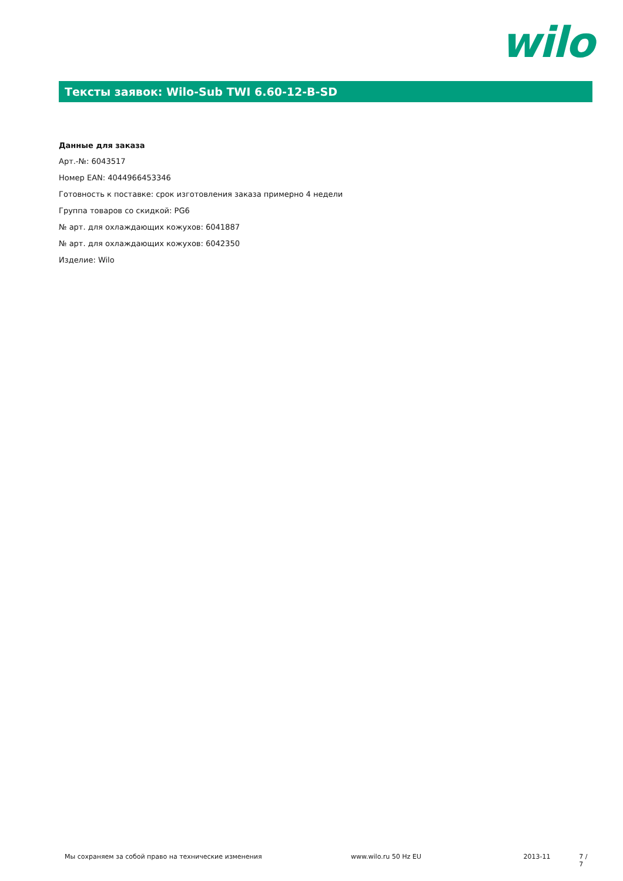wilo
Тексты заявок: Wilo-Sub TWI 6.60-12-B-SD
Данные для заказа
Арт.-№: 6043517
Номер EAN: 4044966453346
Готовность к поставке: срок изготовления заказа примерно 4 недели
Группа товаров со скидкой: PG6
№ арт. для охлаждающих кожухов: 6041887
№ арт. для охлаждающих кожухов: 6042350
Изделие: Wilo
Мы сохраняем за собой право на технические изменения www.wilo.ru 50 Hz EU 2013-11 7 / 7